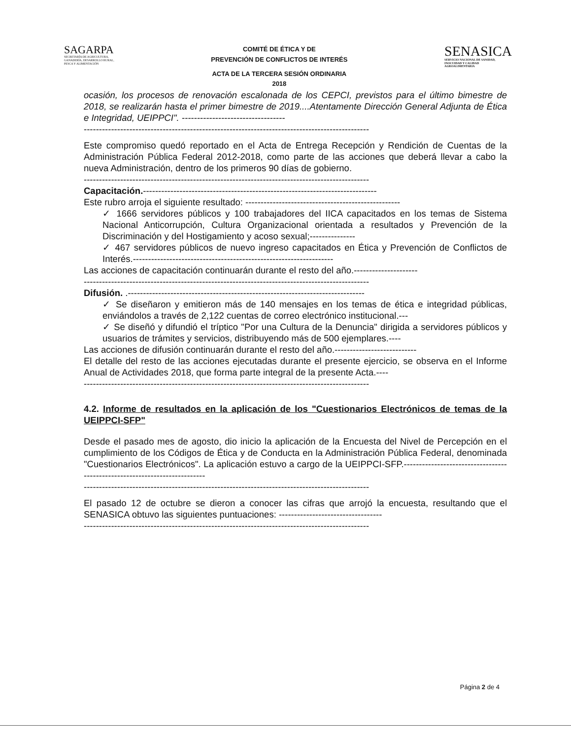SAGARPA
SECRETARÍA DE AGRICULTURA,
GANADERÍA, DESARROLLO RURAL,
PESCA Y ALIMENTACIÓN
COMITÉ DE ÉTICA Y DE
PREVENCIÓN DE CONFLICTOS DE INTERÉS
ACTA DE LA TERCERA SESIÓN ORDINARIA
2018
SENASICA
SERVICIO NACIONAL DE SANIDAD,
INOCUIDAD Y CALIDAD
AGROALIMENTARIA
ocasión, los procesos de renovación escalonada de los CEPCI, previstos para el último bimestre de 2018, se realizarán hasta el primer bimestre de 2019....Atentamente Dirección General Adjunta de Ética e Integridad, UEIPPCI". ----------------------------------
----------------------------------------------------------------------------------------------
Este compromiso quedó reportado en el Acta de Entrega Recepción y Rendición de Cuentas de la Administración Pública Federal 2012-2018, como parte de las acciones que deberá llevar a cabo la nueva Administración, dentro de los primeros 90 días de gobierno.
----------------------------------------------------------------------------------------------
Capacitación.-----------------------------------------------------------------------------
Este rubro arroja el siguiente resultado: ---------------------------------------------------
✓ 1666 servidores públicos y 100 trabajadores del IICA capacitados en los temas de Sistema Nacional Anticorrupción, Cultura Organizacional orientada a resultados y Prevención de la Discriminación y del Hostigamiento y acoso sexual;---------------
✓ 467 servidores públicos de nuevo ingreso capacitados en Ética y Prevención de Conflictos de Interés.------------------------------------------------------------------
Las acciones de capacitación continuarán durante el resto del año.---------------------
----------------------------------------------------------------------------------------------
Difusión. .------------------------------------------------------------------------------
✓ Se diseñaron y emitieron más de 140 mensajes en los temas de ética e integridad públicas, enviándolos a través de 2,122 cuentas de correo electrónico institucional.---
✓ Se diseñó y difundió el tríptico "Por una Cultura de la Denuncia" dirigida a servidores públicos y usuarios de trámites y servicios, distribuyendo más de 500 ejemplares.----
Las acciones de difusión continuarán durante el resto del año.---------------------------
El detalle del resto de las acciones ejecutadas durante el presente ejercicio, se observa en el Informe Anual de Actividades 2018, que forma parte integral de la presente Acta.----
----------------------------------------------------------------------------------------------
4.2. Informe de resultados en la aplicación de los "Cuestionarios Electrónicos de temas de la UEIPPCI-SFP"
Desde el pasado mes de agosto, dio inicio la aplicación de la Encuesta del Nivel de Percepción en el cumplimiento de los Códigos de Ética y de Conducta en la Administración Pública Federal, denominada "Cuestionarios Electrónicos". La aplicación estuvo a cargo de la UEIPPCI-SFP.--------------------------------------------------------------------------
----------------------------------------------------------------------------------------------
El pasado 12 de octubre se dieron a conocer las cifras que arrojó la encuesta, resultando que el SENASICA obtuvo las siguientes puntuaciones: ----------------------------------
----------------------------------------------------------------------------------------------
Página 2 de 4